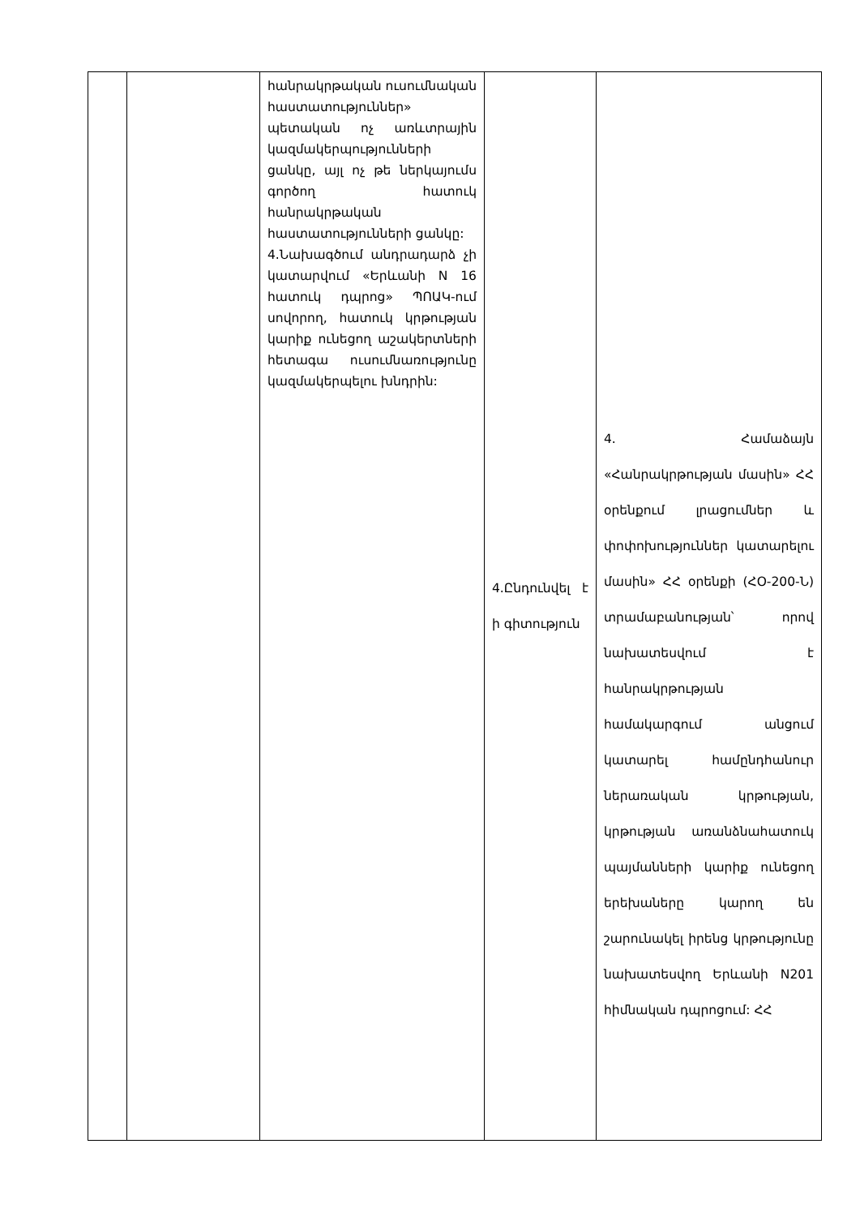| | | հանրակրթական ուսումնական հաստատություններ» պետական ոչ առևտրային կազմակերպությունների ցանկը, այլ ոչ թե ներկայումս գործող հատուկ հանրակրթական հաստատությունների ցանկը: 4.Նախագծում անդրադարձ չի կատարվում «Երևանի N 16 հատուկ դպրոց» ՊՈԱԿ-ում սովորող, հատուկ կրթության կարիք ունեցող աշակերտների հետագա ուսումնառությունը կազմակերպելու խնդրին: | 4.Ընդունվել է ի գիտություն | 4. Համաձայն «Հանրակրթության մասին» ՀՀ օրենքում լրացումներ և փոփոխություններ կատարելու մասին» ՀՀ օրենքի (ՀՕ-200-Ն) տրամաբանության՝ որով նախատեսվում է հանրակրթության համակարգում անցում կատարել համընդհանուր ներառական կրթության, կրթության առանձնահատուկ պայմանների կարիք ունեցող երեխաները կարող են շարունակել իրենց կրթությունը նախատեսվող Երևանի N201 հիմնական դպրոցում: ՀՀ |